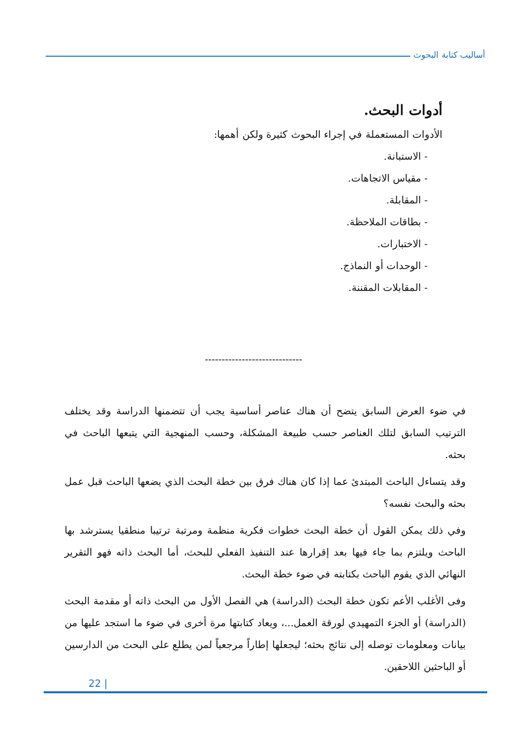أساليب كتابة البحوث
أدوات البحث.
الأدوات المستعملة في إجراء البحوث كثيرة ولكن أهمها:
- الاستبانة.
- مقياس الاتجاهات.
- المقابلة.
- بطاقات الملاحظة.
- الاختبارات.
- الوحدات أو النماذج.
- المقابلات المقننة.
-----------------------------
في ضوء العرض السابق يتضح أن هناك عناصر أساسية يجب أن تتضمنها الدراسة وقد يختلف الترتيب السابق لتلك العناصر حسب طبيعة المشكلة، وحسب المنهجية التي يتبعها الباحث في بحثه.
وقد يتساءل الباحث المبتدئ عما إذا كان هناك فرق بين خطة البحث الذي يضعها الباحث قبل عمل بحثه والبحث نفسه؟
وفي ذلك يمكن القول أن خطة البحث خطوات فكرية منظمة ومرتبة ترتيبا منطقيا يسترشد بها الباحث ويلتزم بما جاء فيها بعد إقرارها عند التنفيذ الفعلي للبحث، أما البحث ذاته فهو التقرير النهائي الذي يقوم الباحث بكتابته في ضوء خطة البحث.
وفى الأغلب الأعم تكون خطة البحث (الدراسة) هي الفصل الأول من البحث ذاته أو مقدمة البحث (الدراسة) أو الجزء التمهيدي لورقة العمل...، ويعاد كتابتها مرة أخرى في ضوء ما استجد عليها من بيانات ومعلومات توصله إلى نتائج بحثه؛ ليجعلها إطاراً مرجعياً لمن يطلع على البحث من الدارسين أو الباحثين اللاحقين.
22 |